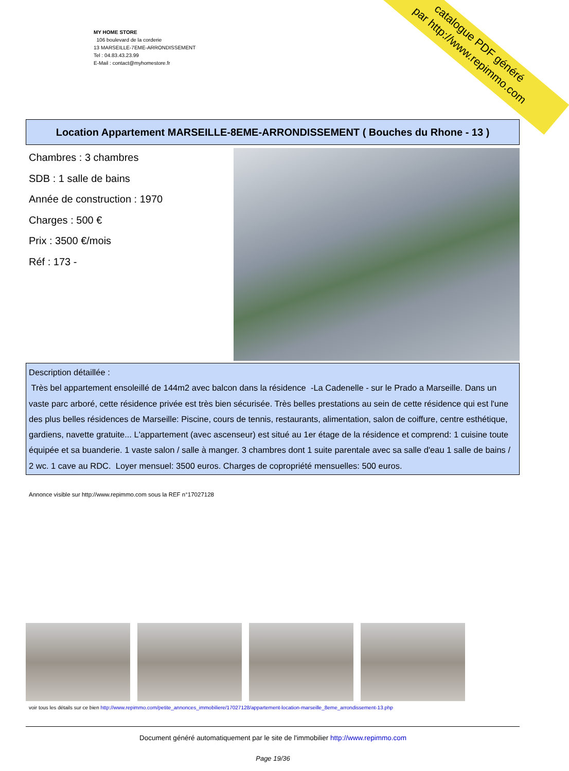MY HOME STORE
106 boulevard de la corderie
13 MARSEILLE-7EME-ARRONDISSEMENT
Tel : 04.83.43.23.99
E-Mail : contact@myhomestore.fr
catalogue PDF généré
par http://www.repimmo.com
Location Appartement MARSEILLE-8EME-ARRONDISSEMENT ( Bouches du Rhone - 13 )
Chambres : 3 chambres
SDB : 1 salle de bains
Année de construction : 1970
Charges : 500 €
Prix : 3500 €/mois
Réf : 173 -
Description détaillée :
Très bel appartement ensoleillé de 144m2 avec balcon dans la résidence -La Cadenelle - sur le Prado a Marseille. Dans un vaste parc arboré, cette résidence privée est très bien sécurisée. Très belles prestations au sein de cette résidence qui est l'une des plus belles résidences de Marseille: Piscine, cours de tennis, restaurants, alimentation, salon de coiffure, centre esthétique, gardiens, navette gratuite... L'appartement (avec ascenseur) est situé au 1er étage de la résidence et comprend: 1 cuisine toute équipée et sa buanderie. 1 vaste salon / salle à manger. 3 chambres dont 1 suite parentale avec sa salle d'eau 1 salle de bains / 2 wc. 1 cave au RDC. Loyer mensuel: 3500 euros. Charges de copropriété mensuelles: 500 euros.
Annonce visible sur http://www.repimmo.com sous la REF n°17027128
voir tous les détails sur ce bien http://www.repimmo.com/petite_annonces_immobiliere/17027128/appartement-location-marseille_8eme_arrondissement-13.php
Document généré automatiquement par le site de l'immobilier http://www.repimmo.com
Page 19/36